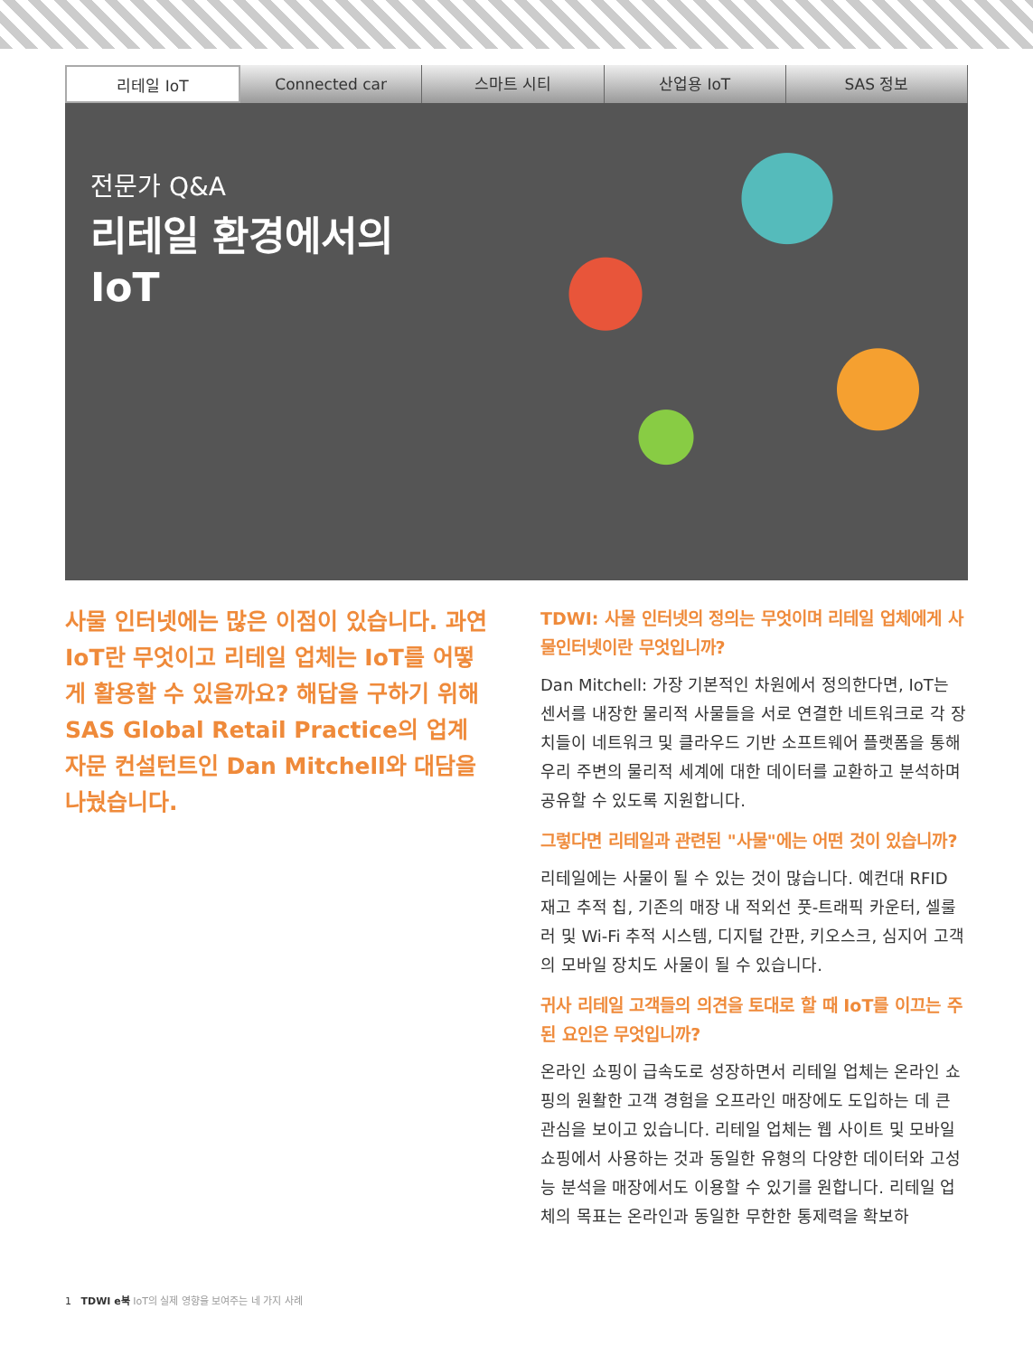리테일 IoT Connected car 스마트 시티 산업용 IoT SAS 정보
전문가 Q&A
리테일 환경에서의
IoT
사물 인터넷에는 많은 이점이 있습니다. 과연 IoT란 무엇이고 리테일 업체는 IoT를 어떻게 활용할 수 있을까요? 해답을 구하기 위해 SAS Global Retail Practice의 업계 자문 컨설턴트인 Dan Mitchell와 대담을 나눴습니다.
TDWI: 사물 인터넷의 정의는 무엇이며 리테일 업체에게 사물인터넷이란 무엇입니까?
Dan Mitchell: 가장 기본적인 차원에서 정의한다면, IoT는 센서를 내장한 물리적 사물들을 서로 연결한 네트워크로 각 장치들이 네트워크 및 클라우드 기반 소프트웨어 플랫폼을 통해 우리 주변의 물리적 세계에 대한 데이터를 교환하고 분석하며 공유할 수 있도록 지원합니다.
그렇다면 리테일과 관련된 "사물"에는 어떤 것이 있습니까?
리테일에는 사물이 될 수 있는 것이 많습니다. 예컨대 RFID 재고 추적 칩, 기존의 매장 내 적외선 풋-트래픽 카운터, 셀룰러 및 Wi-Fi 추적 시스템, 디지털 간판, 키오스크, 심지어 고객의 모바일 장치도 사물이 될 수 있습니다.
귀사 리테일 고객들의 의견을 토대로 할 때 IoT를 이끄는 주된 요인은 무엇입니까?
온라인 쇼핑이 급속도로 성장하면서 리테일 업체는 온라인 쇼핑의 원활한 고객 경험을 오프라인 매장에도 도입하는 데 큰 관심을 보이고 있습니다. 리테일 업체는 웹 사이트 및 모바일 쇼핑에서 사용하는 것과 동일한 유형의 다양한 데이터와 고성능 분석을 매장에서도 이용할 수 있기를 원합니다. 리테일 업체의 목표는 온라인과 동일한 무한한 통제력을 확보하
1 TDWI e북 IoT의 실제 영향을 보여주는 네 가지 사례